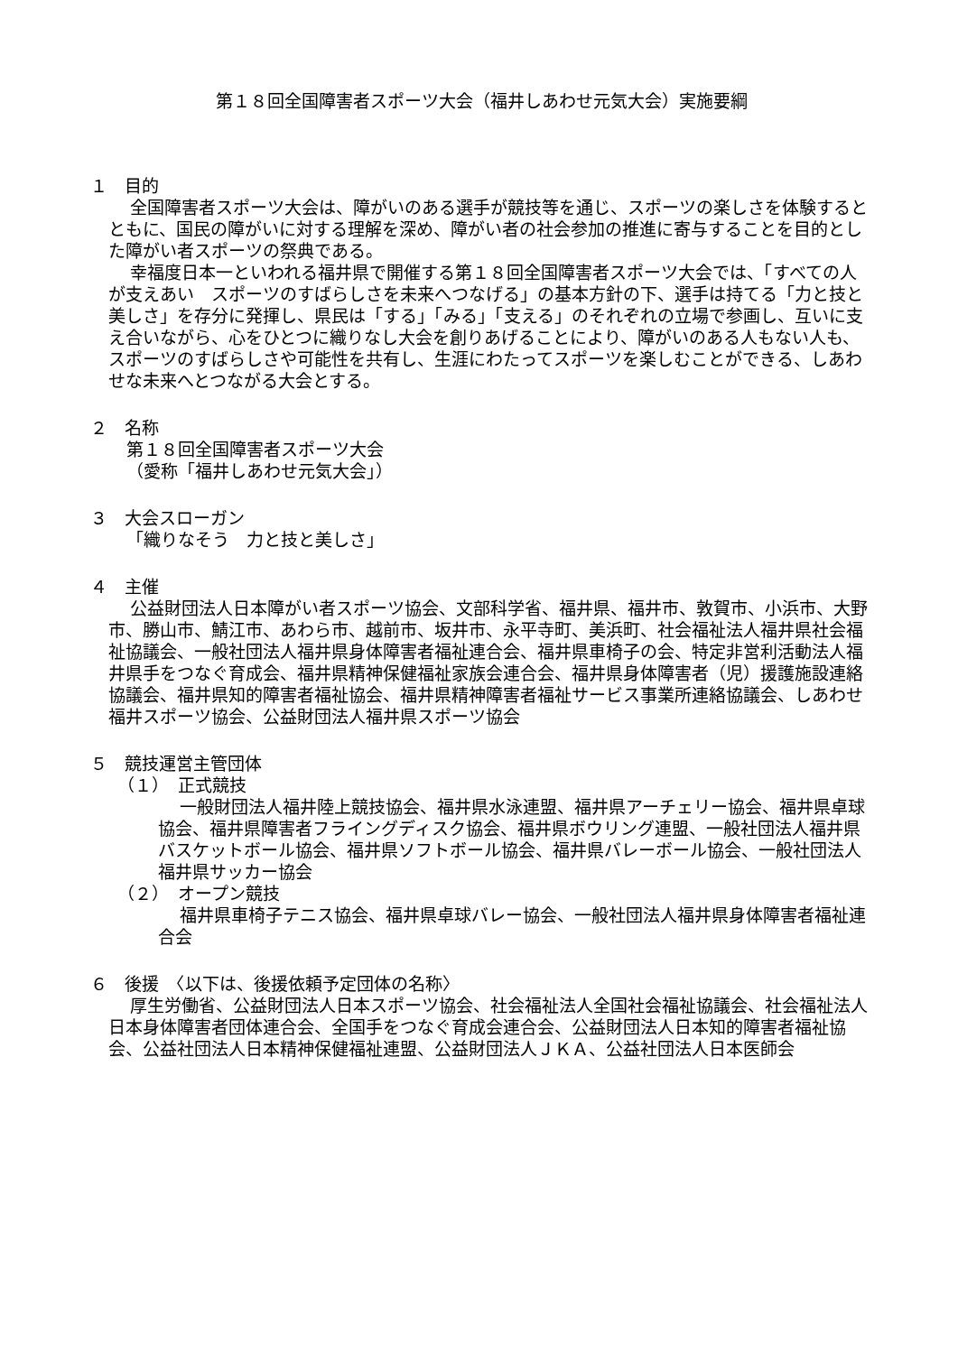第１８回全国障害者スポーツ大会（福井しあわせ元気大会）実施要綱
１　目的
全国障害者スポーツ大会は、障がいのある選手が競技等を通じ、スポーツの楽しさを体験するとともに、国民の障がいに対する理解を深め、障がい者の社会参加の推進に寄与することを目的とした障がい者スポーツの祭典である。
幸福度日本一といわれる福井県で開催する第１８回全国障害者スポーツ大会では、「すべての人が支えあい　スポーツのすばらしさを未来へつなげる」の基本方針の下、選手は持てる「力と技と美しさ」を存分に発揮し、県民は「する」「みる」「支える」のそれぞれの立場で参画し、互いに支え合いながら、心をひとつに織りなし大会を創りあげることにより、障がいのある人もない人も、スポーツのすばらしさや可能性を共有し、生涯にわたってスポーツを楽しむことができる、しあわせな未来へとつながる大会とする。
２　名称
第１８回全国障害者スポーツ大会
（愛称「福井しあわせ元気大会」）
３　大会スローガン
「織りなそう　力と技と美しさ」
４　主催
公益財団法人日本障がい者スポーツ協会、文部科学省、福井県、福井市、敦賀市、小浜市、大野市、勝山市、鯖江市、あわら市、越前市、坂井市、永平寺町、美浜町、社会福祉法人福井県社会福祉協議会、一般社団法人福井県身体障害者福祉連合会、福井県車椅子の会、特定非営利活動法人福井県手をつなぐ育成会、福井県精神保健福祉家族会連合会、福井県身体障害者（児）援護施設連絡協議会、福井県知的障害者福祉協会、福井県精神障害者福祉サービス事業所連絡協議会、しあわせ福井スポーツ協会、公益財団法人福井県スポーツ協会
５　競技運営主管団体
（１）　正式競技
一般財団法人福井陸上競技協会、福井県水泳連盟、福井県アーチェリー協会、福井県卓球協会、福井県障害者フライングディスク協会、福井県ボウリング連盟、一般社団法人福井県バスケットボール協会、福井県ソフトボール協会、福井県バレーボール協会、一般社団法人福井県サッカー協会
（２）　オープン競技
福井県車椅子テニス協会、福井県卓球バレー協会、一般社団法人福井県身体障害者福祉連合会
６　後援　〈以下は、後援依頼予定団体の名称〉
厚生労働省、公益財団法人日本スポーツ協会、社会福祉法人全国社会福祉協議会、社会福祉法人日本身体障害者団体連合会、全国手をつなぐ育成会連合会、公益財団法人日本知的障害者福祉協会、公益社団法人日本精神保健福祉連盟、公益財団法人ＪＫＡ、公益社団法人日本医師会